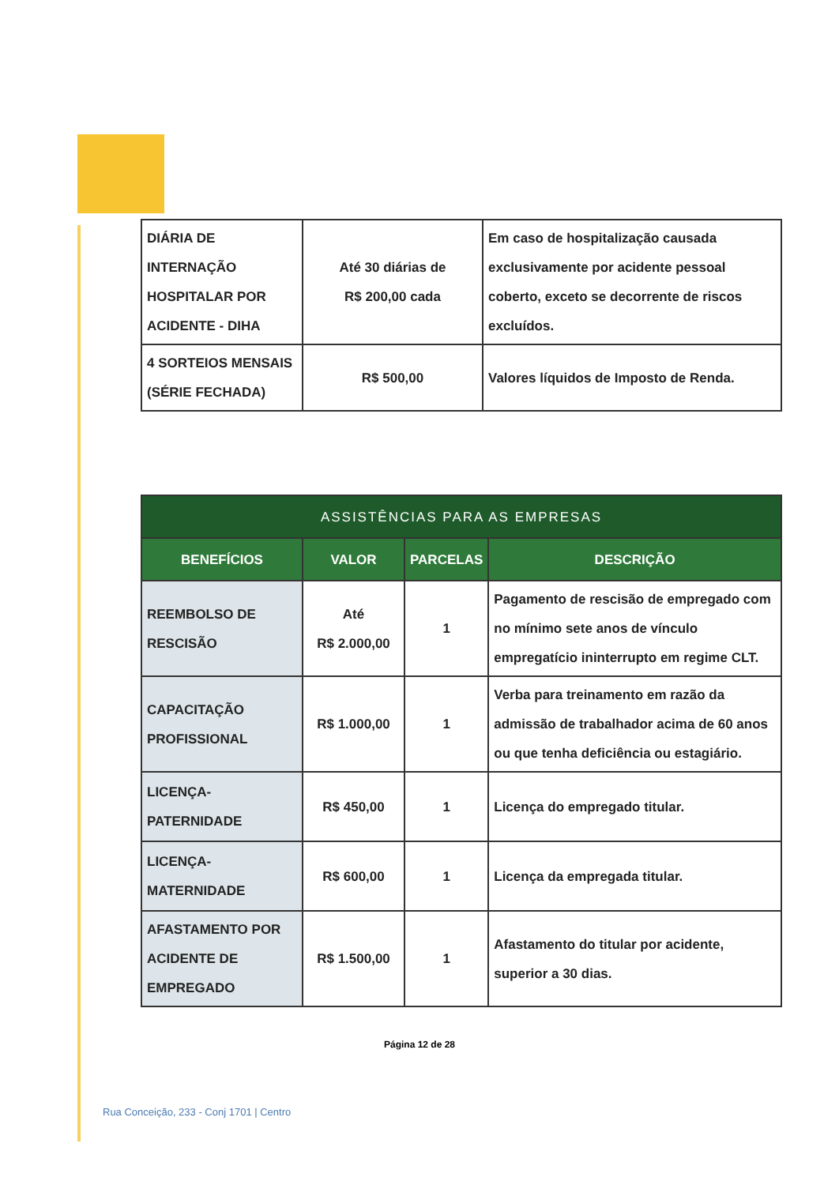| DIÁRIA DE INTERNAÇÃO HOSPITALAR POR ACIDENTE - DIHA | Até 30 diárias de R$ 200,00 cada | Em caso de hospitalização causada exclusivamente por acidente pessoal coberto, exceto se decorrente de riscos excluídos. |
| 4 SORTEIOS MENSAIS (SÉRIE FECHADA) | R$ 500,00 | Valores líquidos de Imposto de Renda. |
| ASSISTÊNCIAS PARA AS EMPRESAS | | | |
| --- | --- | --- | --- |
| BENEFÍCIOS | VALOR | PARCELAS | DESCRIÇÃO |
| REEMBOLSO DE RESCISÃO | Até R$ 2.000,00 | 1 | Pagamento de rescisão de empregado com no mínimo sete anos de vínculo empregatício ininterrupto em regime CLT. |
| CAPACITAÇÃO PROFISSIONAL | R$ 1.000,00 | 1 | Verba para treinamento em razão da admissão de trabalhador acima de 60 anos ou que tenha deficiência ou estagiário. |
| LICENÇA-PATERNIDADE | R$ 450,00 | 1 | Licença do empregado titular. |
| LICENÇA-MATERNIDADE | R$ 600,00 | 1 | Licença da empregada titular. |
| AFASTAMENTO POR ACIDENTE DE EMPREGADO | R$ 1.500,00 | 1 | Afastamento do titular por acidente, superior a 30 dias. |
Página 12 de 28
Rua Conceição, 233 - Conj 1701 | Centro